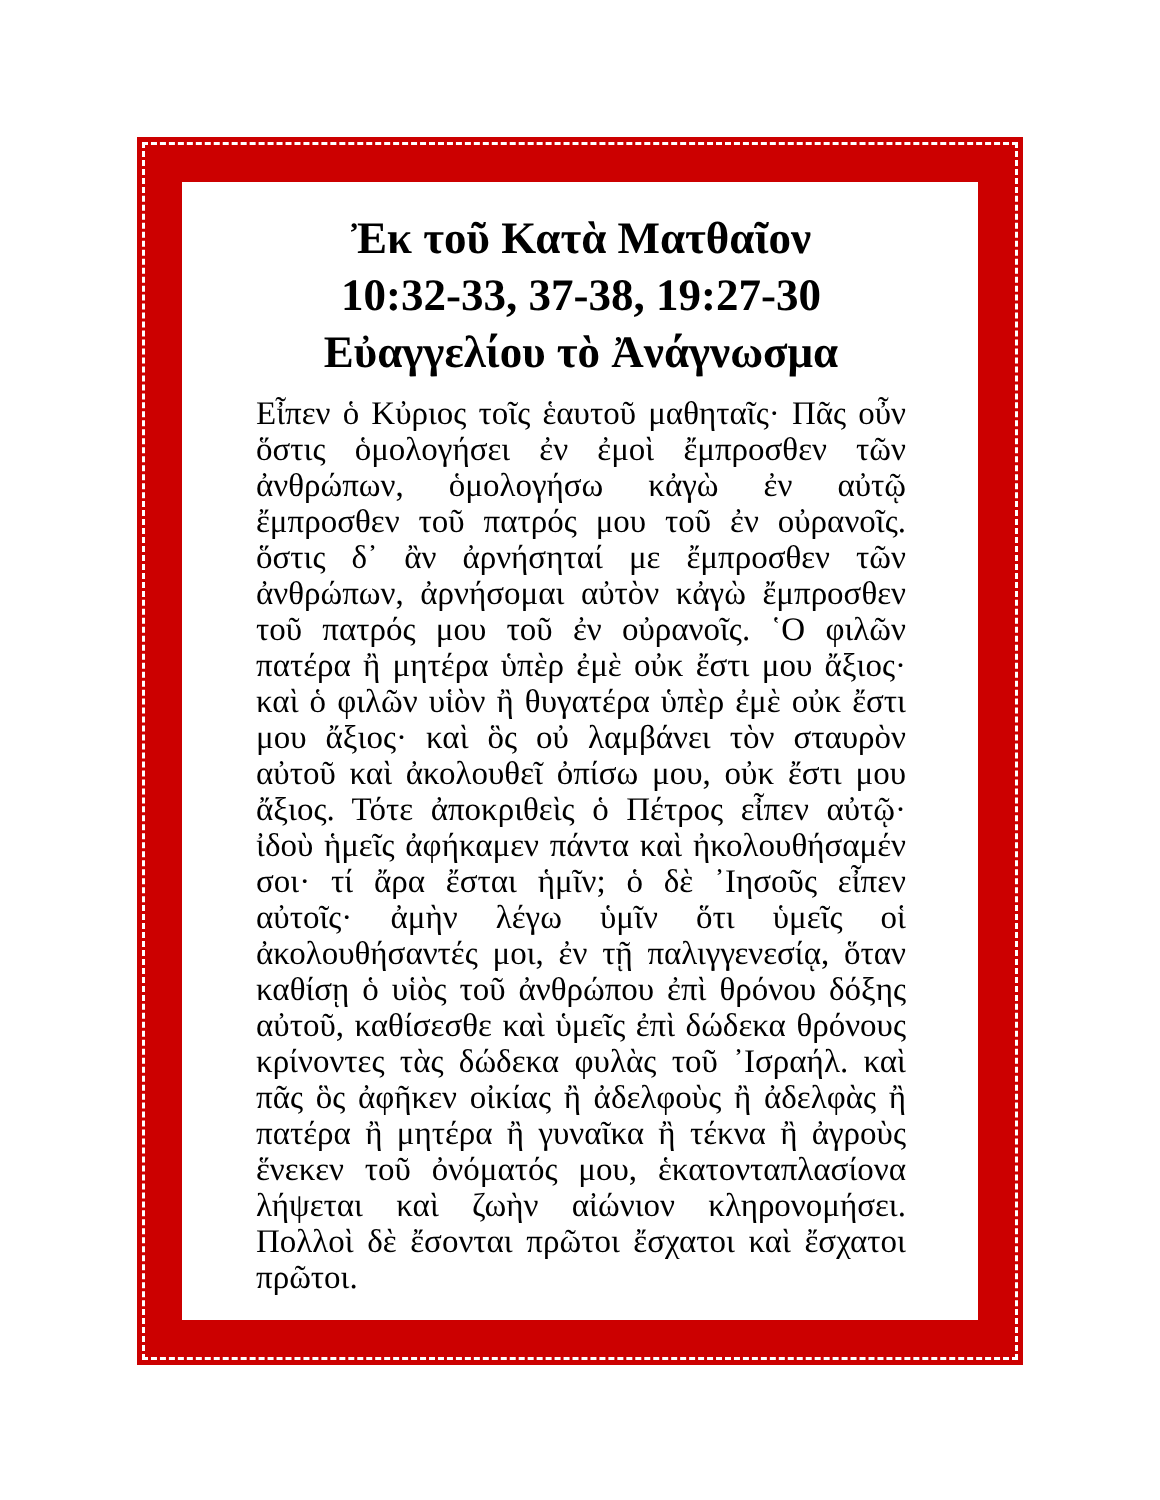Ἐκ τοῦ Κατὰ Ματθαῖον
10:32-33, 37-38, 19:27-30
Εὐαγγελίου τὸ Ἀνάγνωσμα
Εἶπεν ὁ Κὐριος τοῖς ἑαυτοῦ μαθηταῖς· Πᾶς οὖν ὅστις ὁμολογήσει ἐν ἐμοὶ ἔμπροσθεν τῶν ἀνθρώπων, ὁμολογήσω κἀγὼ ἐν αὐτῷ ἔμπροσθεν τοῦ πατρός μου τοῦ ἐν οὐρανοῖς. ὅστις δ᾿ ἂν ἀρνήσηταί με ἔμπροσθεν τῶν ἀνθρώπων, ἀρνήσομαι αὐτὸν κἀγὼ ἔμπροσθεν τοῦ πατρός μου τοῦ ἐν οὐρανοῖς. ῾Ο φιλῶν πατέρα ἢ μητέρα ὑπὲρ ἐμὲ οὐκ ἔστι μου ἄξιος· καὶ ὁ φιλῶν υἱὸν ἢ θυγατέρα ὑπὲρ ἐμὲ οὐκ ἔστι μου ἄξιος· καὶ ὃς οὐ λαμβάνει τὸν σταυρὸν αὐτοῦ καὶ ἀκολουθεῖ ὀπίσω μου, οὐκ ἔστι μου ἄξιος. Τότε ἀποκριθεὶς ὁ Πέτρος εἶπεν αὐτῷ· ἰδοὺ ἡμεῖς ἀφήκαμεν πάντα καὶ ἠκολουθήσαμέν σοι· τί ἄρα ἔσται ἡμῖν; ὁ δὲ ᾿Ιησοῦς εἶπεν αὐτοῖς· ἀμὴν λέγω ὑμῖν ὅτι ὑμεῖς οἱ ἀκολουθήσαντές μοι, ἐν τῇ παλιγγενεσίᾳ, ὅταν καθίσῃ ὁ υἱὸς τοῦ ἀνθρώπου ἐπὶ θρόνου δόξης αὐτοῦ, καθίσεσθε καὶ ὑμεῖς ἐπὶ δώδεκα θρόνους κρίνοντες τὰς δώδεκα φυλὰς τοῦ ᾿Ισραήλ. καὶ πᾶς ὃς ἀφῆκεν οἰκίας ἢ ἀδελφοὺς ἢ ἀδελφὰς ἢ πατέρα ἢ μητέρα ἢ γυναῖκα ἢ τέκνα ἢ ἀγροὺς ἕνεκεν τοῦ ὀνόματός μου, ἑκατονταπλασίονα λήψεται καὶ ζωὴν αἰώνιον κληρονομήσει. Πολλοὶ δὲ ἔσονται πρῶτοι ἔσχατοι καὶ ἔσχατοι πρῶτοι.